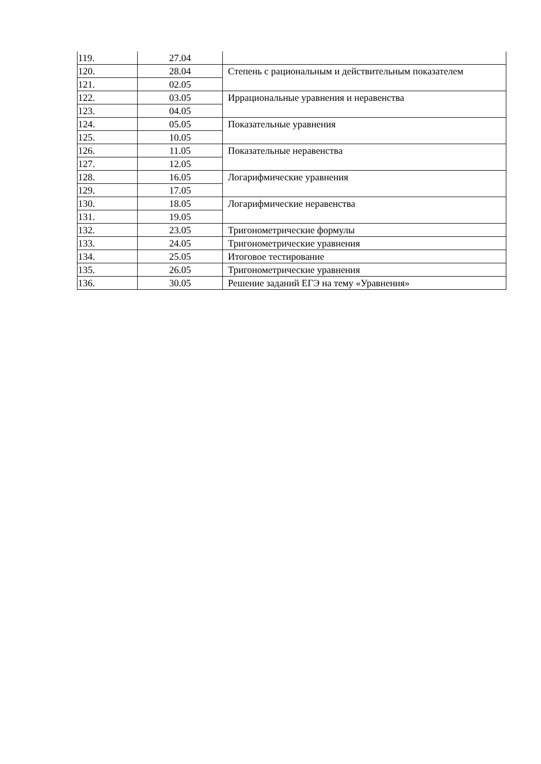| 119. | 27.04 | |
| 120. | 28.04 | Степень с рациональным и действительным показателем |
| 121. | 02.05 | |
| 122. | 03.05 | Иррациональные уравнения и неравенства |
| 123. | 04.05 | |
| 124. | 05.05 | Показательные уравнения |
| 125. | 10.05 | |
| 126. | 11.05 | Показательные неравенства |
| 127. | 12.05 | |
| 128. | 16.05 | Логарифмические уравнения |
| 129. | 17.05 | |
| 130. | 18.05 | Логарифмические неравенства |
| 131. | 19.05 | |
| 132. | 23.05 | Тригонометрические формулы |
| 133. | 24.05 | Тригонометрические уравнения |
| 134. | 25.05 | Итоговое тестирование |
| 135. | 26.05 | Тригонометрические уравнения |
| 136. | 30.05 | Решение заданий ЕГЭ на тему «Уравнения» |